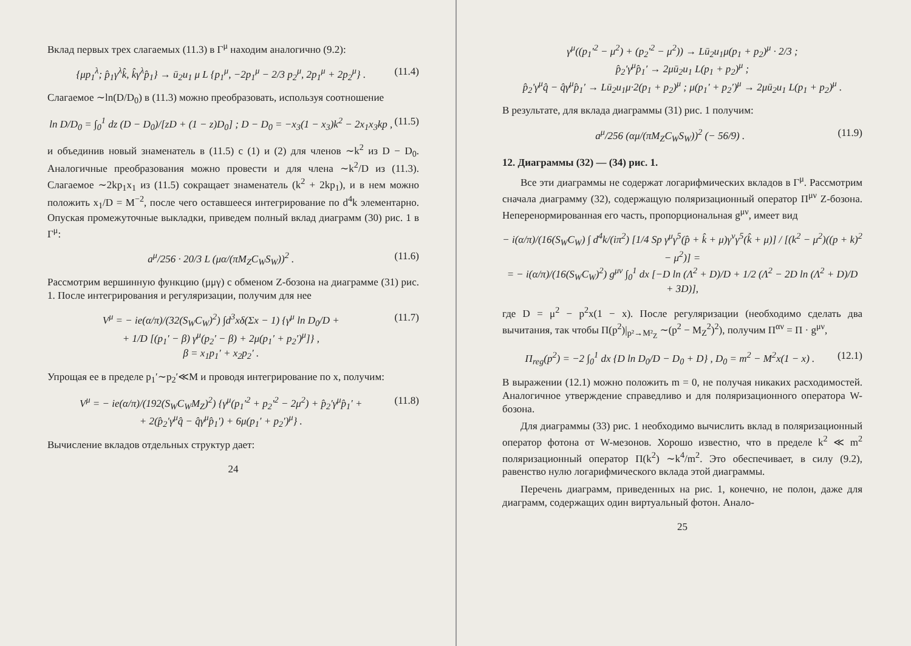Вклад первых трех слагаемых (11.3) в Γ<sup>μ</sup> находим аналогично (9.2):
{μp<sub>1</sub><sup>λ</sup>; p̂<sub>1</sub>γ<sup>λ</sup>k̂, k̂γ<sup>λ</sup>p̂<sub>1</sub>} → ū<sub>2</sub>u<sub>1</sub> μ L {p<sub>1</sub><sup>μ</sup>, −2p<sub>1</sub><sup>μ</sup> − 2/3 p<sub>2</sub><sup>μ</sup>, 2p<sub>1</sub><sup>μ</sup> + 2p<sub>2</sub><sup>μ</sup>} .
(11.4)
Слагаемое ∼ln(D/D<sub>0</sub>) в (11.3) можно преобразовать, используя соотношение
ln D/D<sub>0</sub> = ∫<sub>0</sub><sup>1</sup> dz (D − D<sub>0</sub>)/[zD + (1 − z)D<sub>0</sub>] ; D − D<sub>0</sub> = −x<sub>3</sub>(1 − x<sub>3</sub>)k<sup>2</sup> − 2x<sub>1</sub>x<sub>3</sub>kp ,
(11.5)
и объединив новый знаменатель в (11.5) с (1) и (2) для членов ∼k<sup>2</sup> из D − D<sub>0</sub>. Аналогичные преобразования можно провести и для члена ∼k<sup>2</sup>/D из (11.3). Слагаемое ∼2kp<sub>1</sub>x<sub>1</sub> из (11.5) сокращает знаменатель (k<sup>2</sup> + 2kp<sub>1</sub>), и в нем можно положить x<sub>1</sub>/D = M<sup>−2</sup>, после чего оставшееся интегрирование по d<sup>4</sup>k элементарно. Опуская промежуточные выкладки, приведем полный вклад диаграмм (30) рис. 1 в Γ<sup>μ</sup>:
a<sup>μ</sup>/256 · 20/3 L (μα/(πM<sub>Z</sub>C<sub>W</sub>S<sub>W</sub>))<sup>2</sup> .
(11.6)
Рассмотрим вершинную функцию (μμγ) с обменом Z-бозона на диаграмме (31) рис. 1. После интегрирования и регуляризации, получим для нее
V<sup>μ</sup> = − ie(α/π)/(32(S<sub>W</sub>C<sub>W</sub>)<sup>2</sup>) ∫d<sup>3</sup>xδ(Σx − 1) {γ<sup>μ</sup> ln D<sub>0</sub>/D +
+ 1/D [(p<sub>1</sub>′ − β) γ<sup>μ</sup>(p<sub>2</sub>′ − β) + 2μ(p<sub>1</sub>′ + p<sub>2</sub>′)<sup>μ</sup>]} ,
β = x<sub>1</sub>p<sub>1</sub>′ + x<sub>2</sub>p<sub>2</sub>′ .
(11.7)
Упрощая ее в пределе p<sub>1</sub>′∼p<sub>2</sub>′≪M и проводя интегрирование по x, получим:
V<sup>μ</sup> = − ie(α/π)/(192(S<sub>W</sub>C<sub>W</sub>M<sub>Z</sub>)<sup>2</sup>) {γ<sup>μ</sup>(p<sub>1</sub>′<sup>2</sup> + p<sub>2</sub>′<sup>2</sup> − 2μ<sup>2</sup>) + p̂<sub>2</sub>′γ<sup>μ</sup>p̂<sub>1</sub>′ +
+ 2(p̂<sub>2</sub>′γ<sup>μ</sup>q̂ − q̂γ<sup>μ</sup>p̂<sub>1</sub>′) + 6μ(p<sub>1</sub>′ + p<sub>2</sub>′)<sup>μ</sup>} .
(11.8)
Вычисление вкладов отдельных структур дает:
24
γ<sup>μ</sup>((p<sub>1</sub>′<sup>2</sup> − μ<sup>2</sup>) + (p<sub>2</sub>′<sup>2</sup> − μ<sup>2</sup>)) → Lū<sub>2</sub>u<sub>1</sub>μ(p<sub>1</sub> + p<sub>2</sub>)<sup>μ</sup> · 2/3 ;
p̂<sub>2</sub>′γ<sup>μ</sup>p̂<sub>1</sub>′ → 2μū<sub>2</sub>u<sub>1</sub> L(p<sub>1</sub> + p<sub>2</sub>)<sup>μ</sup> ;
p̂<sub>2</sub>′γ<sup>μ</sup>q̂ − q̂γ<sup>μ</sup>p̂<sub>1</sub>′ → Lū<sub>2</sub>u<sub>1</sub>μ·2(p<sub>1</sub> + p<sub>2</sub>)<sup>μ</sup> ; μ(p<sub>1</sub>′ + p<sub>2</sub>′)<sup>μ</sup> → 2μū<sub>2</sub>u<sub>1</sub> L(p<sub>1</sub> + p<sub>2</sub>)<sup>μ</sup> .
В результате, для вклада диаграммы (31) рис. 1 получим:
a<sup>μ</sup>/256 (αμ/(πM<sub>Z</sub>C<sub>W</sub>S<sub>W</sub>))<sup>2</sup> (− 56/9) .
(11.9)
12. Диаграммы (32) — (34) рис. 1.
Все эти диаграммы не содержат логарифмических вкладов в Γ<sup>μ</sup>. Рассмотрим сначала диаграмму (32), содержащую поляризационный оператор Π<sup>μν</sup> Z-бозона. Неперенормированная его часть, пропорциональная g<sup>μν</sup>, имеет вид
− i(α/π)/(16(S<sub>W</sub>C<sub>W</sub>) ∫ d<sup>4</sup>k/(iπ<sup>2</sup>) [1/4 Sp γ<sup>μ</sup>γ<sup>5</sup>(p̂ + k̂ + μ)γ<sup>ν</sup>γ<sup>5</sup>(k̂ + μ)] / [(k<sup>2</sup> − μ<sup>2</sup>)((p + k)<sup>2</sup> − μ<sup>2</sup>)] =
= − i(α/π)/(16(S<sub>W</sub>C<sub>W</sub>)<sup>2</sup>) g<sup>μν</sup> ∫<sub>0</sub><sup>1</sup> dx [−D ln (Λ<sup>2</sup> + D)/D + 1/2 (Λ<sup>2</sup> − 2D ln (Λ<sup>2</sup> + D)/D + 3D)],
где D = μ<sup>2</sup> − p<sup>2</sup>x(1 − x). После регуляризации (необходимо сделать два вычитания, так чтобы Π(p<sup>2</sup>)|<sub>p²→M²<sub>Z</sub></sub> ∼(p<sup>2</sup> − M<sub>Z</sub><sup>2</sup>)<sup>2</sup>), получим Π<sup>αν</sup> = Π · g<sup>μν</sup>,
Π<sub>reg</sub>(p<sup>2</sup>) = −2 ∫<sub>0</sub><sup>1</sup> dx {D ln D<sub>0</sub>/D − D<sub>0</sub> + D} , D<sub>0</sub> = m<sup>2</sup> − M<sup>2</sup>x(1 − x) .
(12.1)
В выражении (12.1) можно положить m = 0, не получая никаких расходимостей. Аналогичное утверждение справедливо и для поляризационного оператора W-бозона.
Для диаграммы (33) рис. 1 необходимо вычислить вклад в поляризационный оператор фотона от W-мезонов. Хорошо известно, что в пределе k<sup>2</sup> ≪ m<sup>2</sup> поляризационный оператор Π(k<sup>2</sup>) ∼k<sup>4</sup>/m<sup>2</sup>. Это обеспечивает, в силу (9.2), равенство нулю логарифмического вклада этой диаграммы.
Перечень диаграмм, приведенных на рис. 1, конечно, не полон, даже для диаграмм, содержащих один виртуальный фотон. Анало-
25